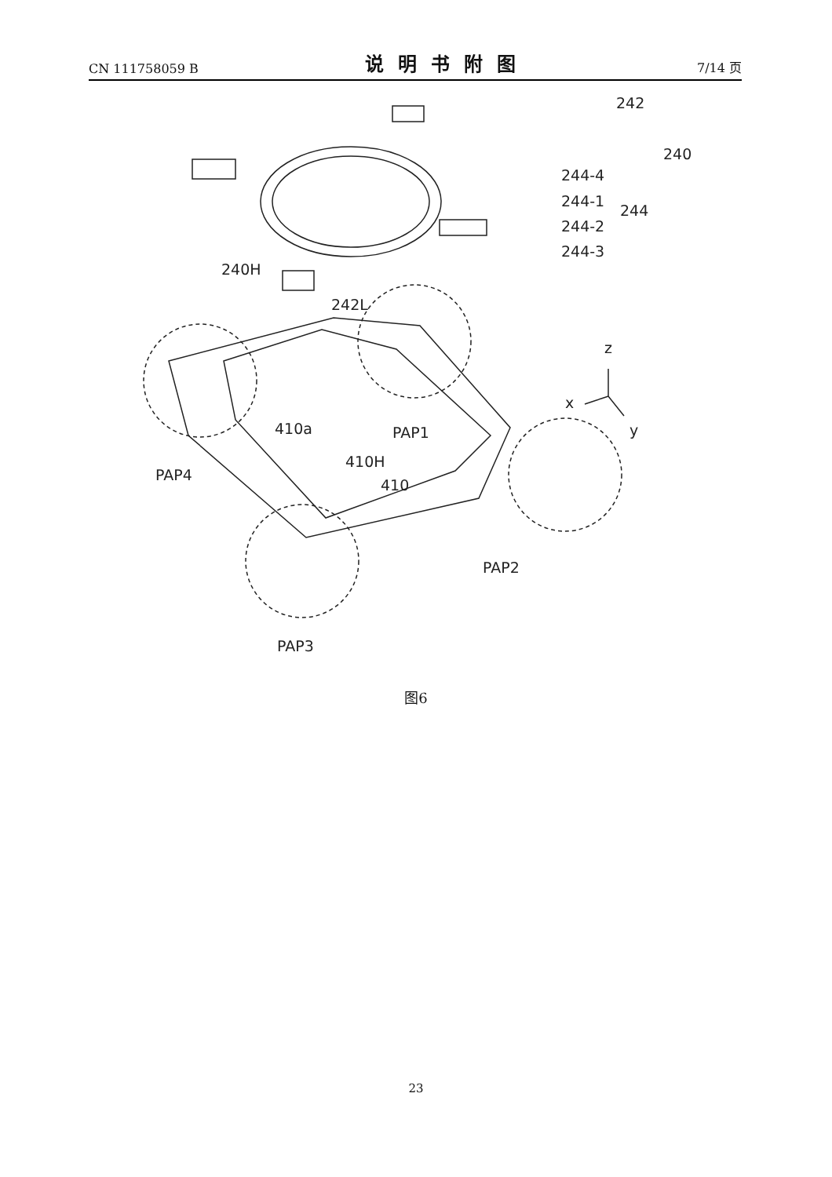CN 111758059 B 说明书附图 7/14 页
242
240
244-4
244-1
244
244-2
244-3
240H
242L
z
x
y
410a
PAP1
410H
PAP4
410
PAP2
PAP3
图6
23